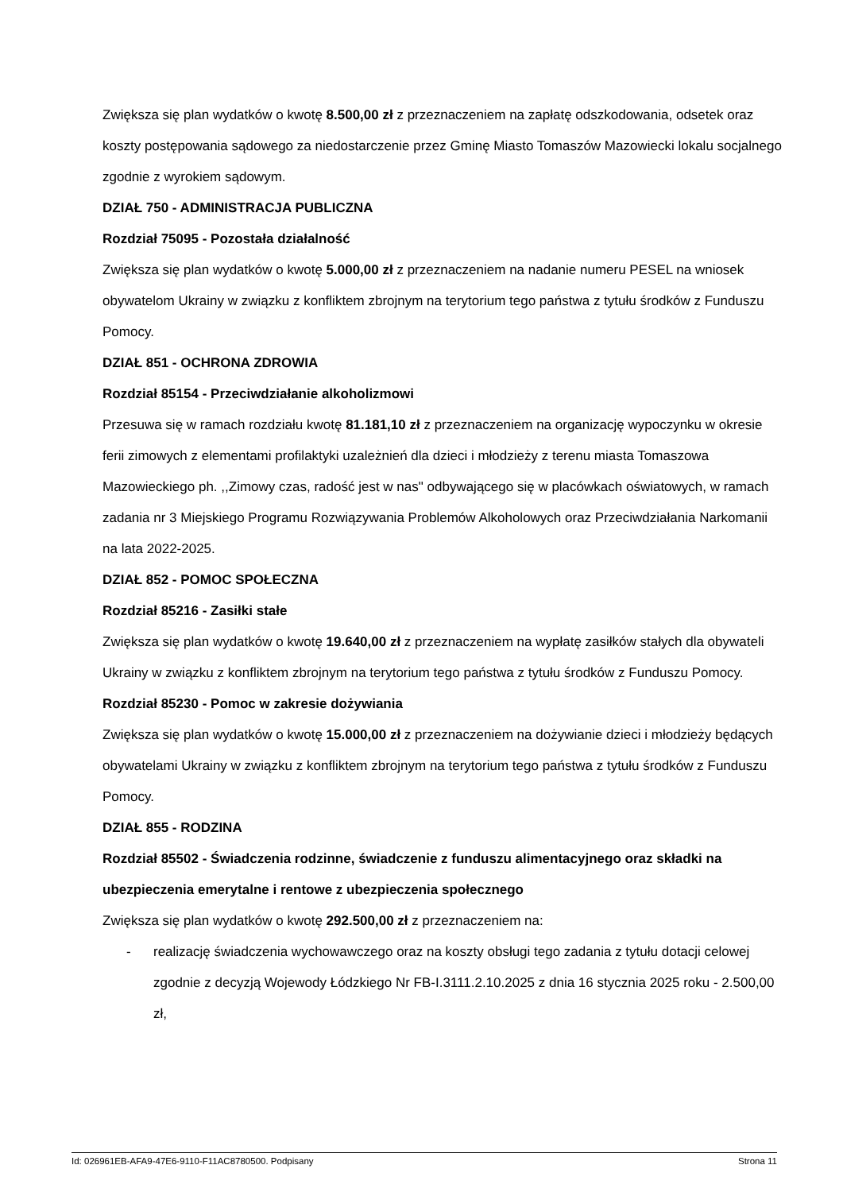Zwiększa się plan wydatków o kwotę 8.500,00 zł z przeznaczeniem na zapłatę odszkodowania, odsetek oraz koszty postępowania sądowego za niedostarczenie przez Gminę Miasto Tomaszów Mazowiecki lokalu socjalnego zgodnie z wyrokiem sądowym.
DZIAŁ 750 - ADMINISTRACJA PUBLICZNA
Rozdział 75095 - Pozostała działalność
Zwiększa się plan wydatków o kwotę 5.000,00 zł z przeznaczeniem na nadanie numeru PESEL na wniosek obywatelom Ukrainy w związku z konfliktem zbrojnym na terytorium tego państwa z tytułu środków z Funduszu Pomocy.
DZIAŁ 851 - OCHRONA ZDROWIA
Rozdział 85154 - Przeciwdziałanie alkoholizmowi
Przesuwa się w ramach rozdziału kwotę 81.181,10 zł z przeznaczeniem na organizację wypoczynku w okresie ferii zimowych z elementami profilaktyki uzależnień dla dzieci i młodzieży z terenu miasta Tomaszowa Mazowieckiego ph. ,,Zimowy czas, radość jest w nas" odbywającego się w placówkach oświatowych, w ramach zadania nr 3 Miejskiego Programu Rozwiązywania Problemów Alkoholowych oraz Przeciwdziałania Narkomanii na lata 2022-2025.
DZIAŁ 852 - POMOC SPOŁECZNA
Rozdział 85216 - Zasiłki stałe
Zwiększa się plan wydatków o kwotę 19.640,00 zł z przeznaczeniem na wypłatę zasiłków stałych dla obywateli Ukrainy w związku z konfliktem zbrojnym na terytorium tego państwa z tytułu środków z Funduszu Pomocy.
Rozdział 85230 - Pomoc w zakresie dożywiania
Zwiększa się plan wydatków o kwotę 15.000,00 zł z przeznaczeniem na dożywianie dzieci i młodzieży będących obywatelami Ukrainy w związku z konfliktem zbrojnym na terytorium tego państwa z tytułu środków z Funduszu Pomocy.
DZIAŁ 855 - RODZINA
Rozdział 85502 - Świadczenia rodzinne, świadczenie z funduszu alimentacyjnego oraz składki na ubezpieczenia emerytalne i rentowe z ubezpieczenia społecznego
Zwiększa się plan wydatków o kwotę 292.500,00 zł z przeznaczeniem na:
- realizację świadczenia wychowawczego oraz na koszty obsługi tego zadania z tytułu dotacji celowej zgodnie z decyzją Wojewody Łódzkiego Nr FB-I.3111.2.10.2025 z dnia 16 stycznia 2025 roku - 2.500,00 zł,
Id: 026961EB-AFA9-47E6-9110-F11AC8780500. Podpisany Strona 11